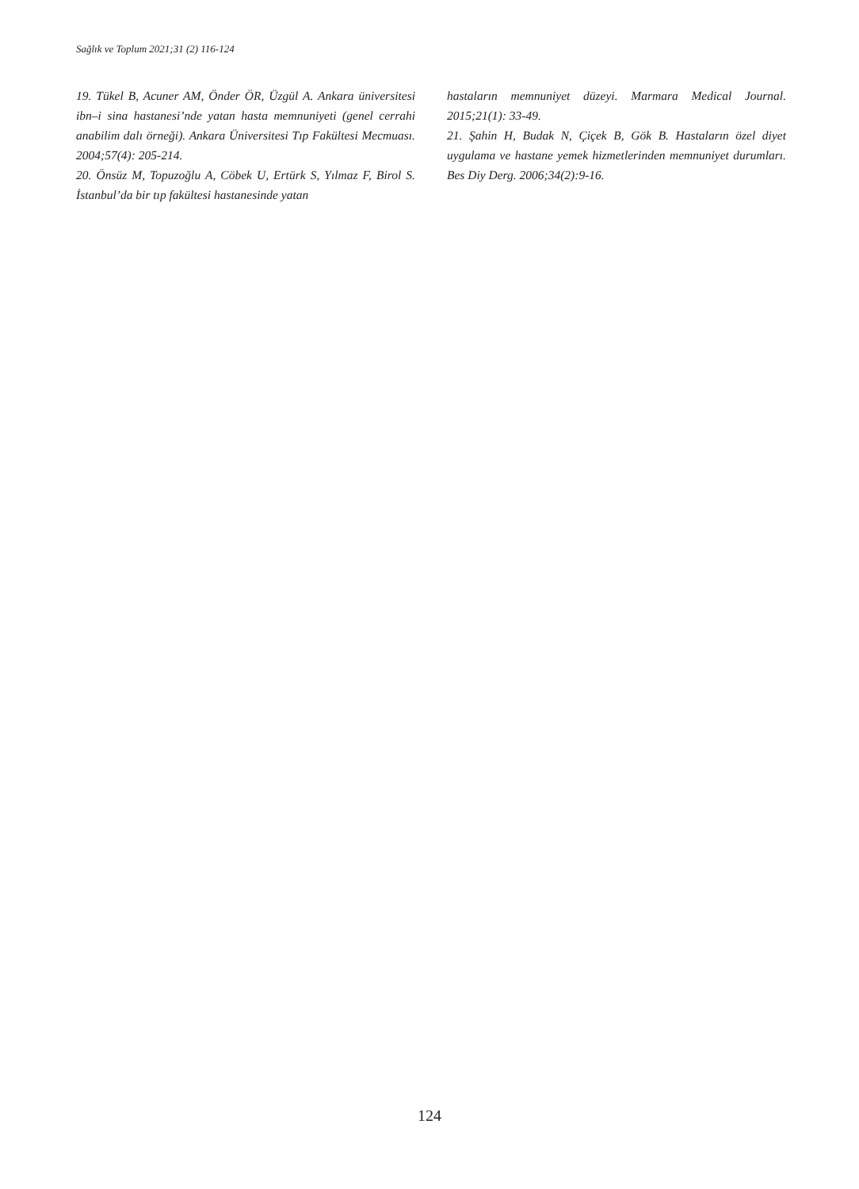Sağlık ve Toplum 2021;31 (2) 116-124
19. Tükel B, Acuner AM, Önder ÖR, Üzgül A. Ankara üniversitesi ibn–i sina hastanesi’nde yatan hasta memnuniyeti (genel cerrahi anabilim dalı örneği). Ankara Üniversitesi Tıp Fakültesi Mecmuası. 2004;57(4): 205-214.
20. Önsüz M, Topuzoğlu A, Cöbek U, Ertürk S, Yılmaz F, Birol S. İstanbul’da bir tıp fakültesi hastanesinde yatan
hastaların memnuniyet düzeyi. Marmara Medical Journal. 2015;21(1): 33-49.
21. Şahin H, Budak N, Çiçek B, Gök B. Hastaların özel diyet uygulama ve hastane yemek hizmetlerinden memnuniyet durumları. Bes Diy Derg. 2006;34(2):9-16.
124